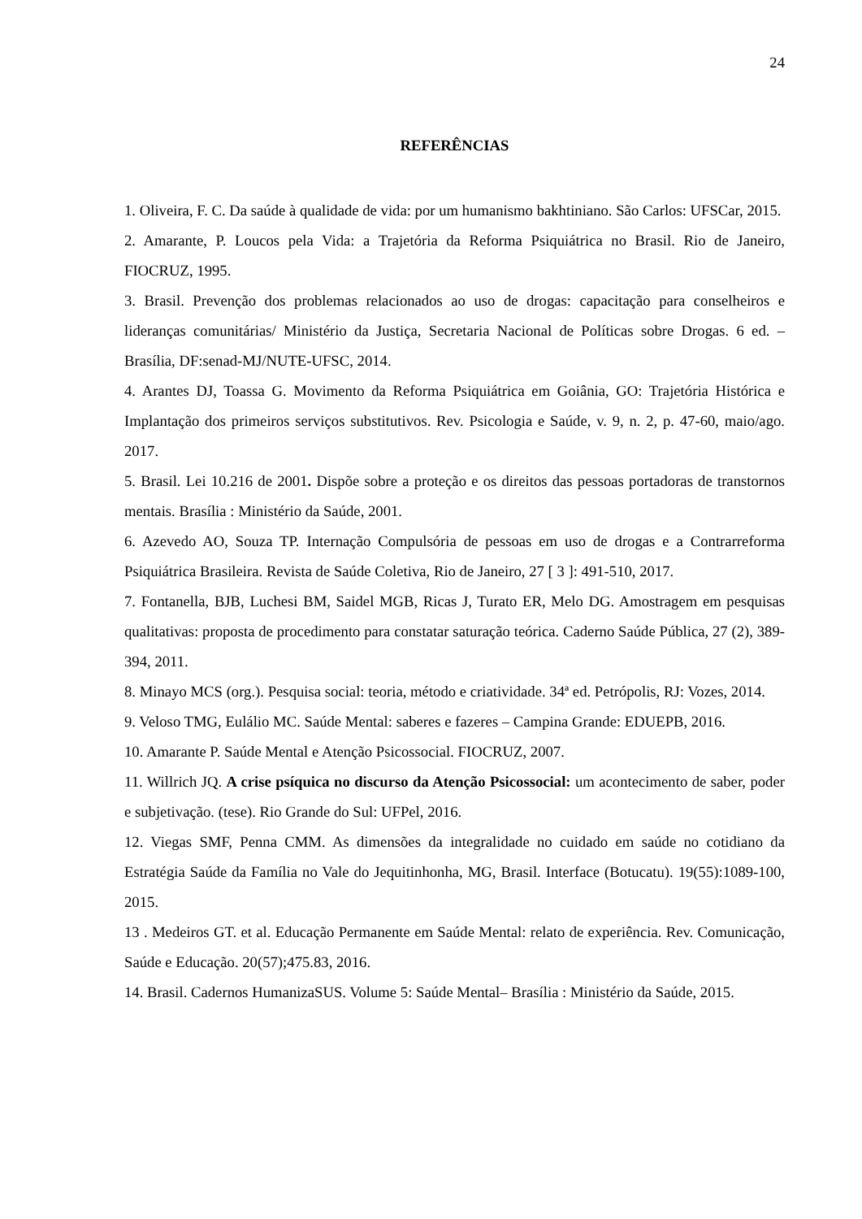24
REFERÊNCIAS
1. Oliveira, F. C. Da saúde à qualidade de vida: por um humanismo bakhtiniano. São Carlos: UFSCar, 2015.
2. Amarante, P. Loucos pela Vida: a Trajetória da Reforma Psiquiátrica no Brasil. Rio de Janeiro, FIOCRUZ, 1995.
3. Brasil. Prevenção dos problemas relacionados ao uso de drogas: capacitação para conselheiros e lideranças comunitárias/ Ministério da Justiça, Secretaria Nacional de Políticas sobre Drogas. 6 ed. – Brasília, DF:senad-MJ/NUTE-UFSC, 2014.
4. Arantes DJ, Toassa G. Movimento da Reforma Psiquiátrica em Goiânia, GO: Trajetória Histórica e Implantação dos primeiros serviços substitutivos. Rev. Psicologia e Saúde, v. 9, n. 2, p. 47-60, maio/ago. 2017.
5. Brasil. Lei 10.216 de 2001. Dispõe sobre a proteção e os direitos das pessoas portadoras de transtornos mentais. Brasília : Ministério da Saúde, 2001.
6. Azevedo AO, Souza TP. Internação Compulsória de pessoas em uso de drogas e a Contrarreforma Psiquiátrica Brasileira. Revista de Saúde Coletiva, Rio de Janeiro, 27 [ 3 ]: 491-510, 2017.
7. Fontanella, BJB, Luchesi BM, Saidel MGB, Ricas J, Turato ER, Melo DG. Amostragem em pesquisas qualitativas: proposta de procedimento para constatar saturação teórica. Caderno Saúde Pública, 27 (2), 389-394, 2011.
8. Minayo MCS (org.). Pesquisa social: teoria, método e criatividade. 34ª ed. Petrópolis, RJ: Vozes, 2014.
9. Veloso TMG, Eulálio MC. Saúde Mental: saberes e fazeres – Campina Grande: EDUEPB, 2016.
10. Amarante P. Saúde Mental e Atenção Psicossocial. FIOCRUZ, 2007.
11. Willrich JQ. A crise psíquica no discurso da Atenção Psicossocial: um acontecimento de saber, poder e subjetivação. (tese). Rio Grande do Sul: UFPel, 2016.
12. Viegas SMF, Penna CMM. As dimensões da integralidade no cuidado em saúde no cotidiano da Estratégia Saúde da Família no Vale do Jequitinhonha, MG, Brasil. Interface (Botucatu). 19(55):1089-100, 2015.
13 . Medeiros GT. et al. Educação Permanente em Saúde Mental: relato de experiência. Rev. Comunicação, Saúde e Educação. 20(57);475.83, 2016.
14. Brasil. Cadernos HumanizaSUS. Volume 5: Saúde Mental– Brasília : Ministério da Saúde, 2015.